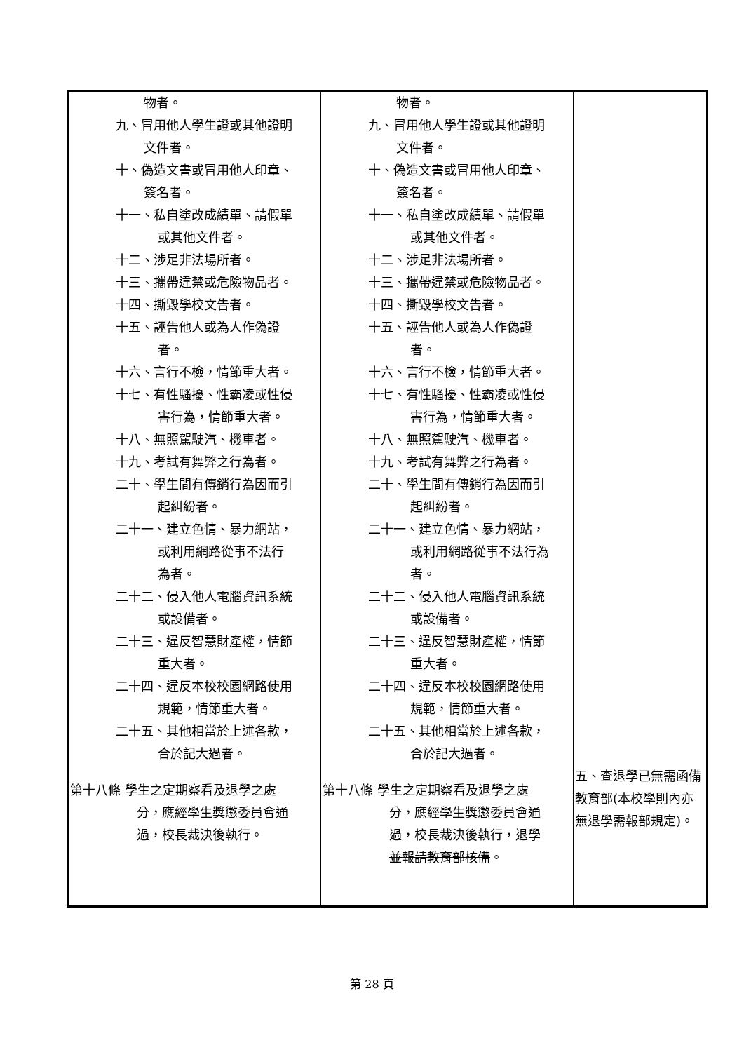| 物者。 九、冒用他人學生證或其他證明 文件者。 十、偽造文書或冒用他人印章、 簽名者。 十一、私自塗改成績單、請假單 或其他文件者。 十二、涉足非法場所者。 十三、攜帶違禁或危險物品者。 十四、撕毀學校文告者。 十五、誣告他人或為人作偽證 者。 十六、言行不檢，情節重大者。 十七、有性騷擾、性霸凌或性侵 害行為，情節重大者。 十八、無照駕駛汽、機車者。 十九、考試有舞弊之行為者。 二十、學生間有傳銷行為因而引 起糾紛者。 二十一、建立色情、暴力網站， 或利用網路從事不法行 為者。 二十二、侵入他人電腦資訊系統 或設備者。 二十三、違反智慧財產權，情節 重大者。 二十四、違反本校校園網路使用 規範，情節重大者。 二十五、其他相當於上述各款， 合於記大過者。 第十八條 學生之定期察看及退學之處 分，應經學生獎懲委員會通 過，校長裁決後執行。 | 物者。 九、冒用他人學生證或其他證明 文件者。 十、偽造文書或冒用他人印章、 簽名者。 十一、私自塗改成績單、請假單 或其他文件者。 十二、涉足非法場所者。 十三、攜帶違禁或危險物品者。 十四、撕毀學校文告者。 十五、誣告他人或為人作偽證 者。 十六、言行不檢，情節重大者。 十七、有性騷擾、性霸凌或性侵 害行為，情節重大者。 十八、無照駕駛汽、機車者。 十九、考試有舞弊之行為者。 二十、學生間有傳銷行為因而引 起糾紛者。 二十一、建立色情、暴力網站， 或利用網路從事不法行為 者。 二十二、侵入他人電腦資訊系統 或設備者。 二十三、違反智慧財產權，情節 重大者。 二十四、違反本校校園網路使用 規範，情節重大者。 二十五、其他相當於上述各款， 合於記大過者。 第十八條 學生之定期察看及退學之處 分，應經學生獎懲委員會通 過，校長裁決後執行 ，退學 並報請教育部核備 。 | 五、查退學已無需函備教育部(本校學則內亦無退學需報部規定)。 |
第 28 頁